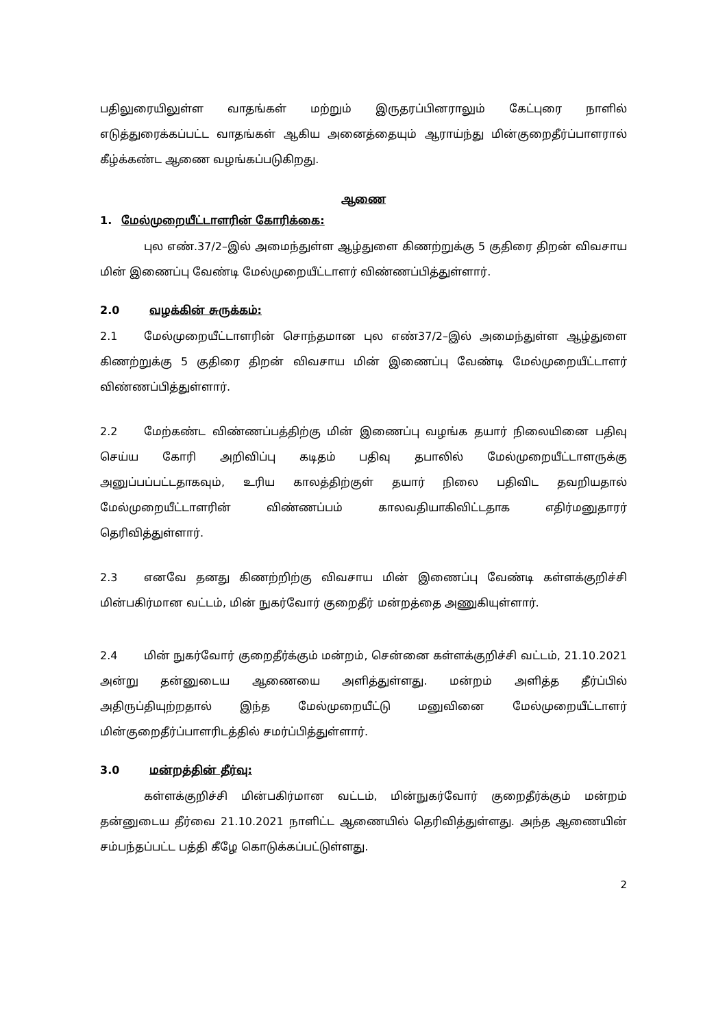பதிலுரையிலுள்ள வாதங்கள் மற்றும் இருதரப்பினராலும் கேட்புரை நாளில் எடுத்துரைக்கப்பட்ட வாதங்கள் ஆகிய அனைத்தையும் ஆராய்ந்து மின்குறைதீர்ப்பாளரால் கீழ்க்கண்ட ஆணை வழங்கப்படுகிறது.
ஆணை
1. மேல்முறையீட்டாளரின் கோரிக்கை:
புல எண்.37/2–இல் அமைந்துள்ள ஆழ்துளை கிணற்றுக்கு 5 குதிரை திறன் விவசாய மின் இணைப்பு வேண்டி மேல்முறையீட்டாளர் விண்ணப்பித்துள்ளார்.
2.0 வழக்கின் சுருக்கம்:
2.1 மேல்முறையீட்டாளரின் சொந்தமான புல எண்37/2–இல் அமைந்துள்ள ஆழ்துளை கிணற்றுக்கு 5 குதிரை திறன் விவசாய மின் இணைப்பு வேண்டி மேல்முறையீட்டாளர் விண்ணப்பித்துள்ளார்.
2.2 மேற்கண்ட விண்ணப்பத்திற்கு மின் இணைப்பு வழங்க தயார் நிலையினை பதிவு செய்ய கோரி அறிவிப்பு கடிதம் பதிவு தபாலில் மேல்முறையீட்டாளருக்கு அனுப்பப்பட்டதாகவும், உரிய காலத்திற்குள் தயார் நிலை பதிவிட தவறியதால் மேல்முறையீட்டாளரின் விண்ணப்பம் காலவதியாகிவிட்டதாக எதிர்மனுதாரர் தெரிவித்துள்ளார்.
2.3 எனவே தனது கிணற்றிற்கு விவசாய மின் இணைப்பு வேண்டி கள்ளக்குறிச்சி மின்பகிர்மான வட்டம், மின் நுகர்வோர் குறைதீர் மன்றத்தை அணுகியுள்ளார்.
2.4 மின் நுகர்வோர் குறைதீர்க்கும் மன்றம், சென்னை கள்ளக்குறிச்சி வட்டம், 21.10.2021 அன்று தன்னுடைய ஆணையை அளித்துள்ளது. மன்றம் அளித்த தீர்ப்பில் அதிருப்தியுற்றதால் இந்த மேல்முறையீட்டு மனுவினை மேல்முறையீட்டாளர் மின்குறைதீர்ப்பாளரிடத்தில் சமர்ப்பித்துள்ளார்.
3.0 மன்றத்தின் தீர்வு:
கள்ளக்குறிச்சி மின்பகிர்மான வட்டம், மின்நுகர்வோர் குறைதீர்க்கும் மன்றம் தன்னுடைய தீர்வை 21.10.2021 நாளிட்ட ஆணையில் தெரிவித்துள்ளது. அந்த ஆணையின் சம்பந்தப்பட்ட பத்தி கீழே கொடுக்கப்பட்டுள்ளது.
2